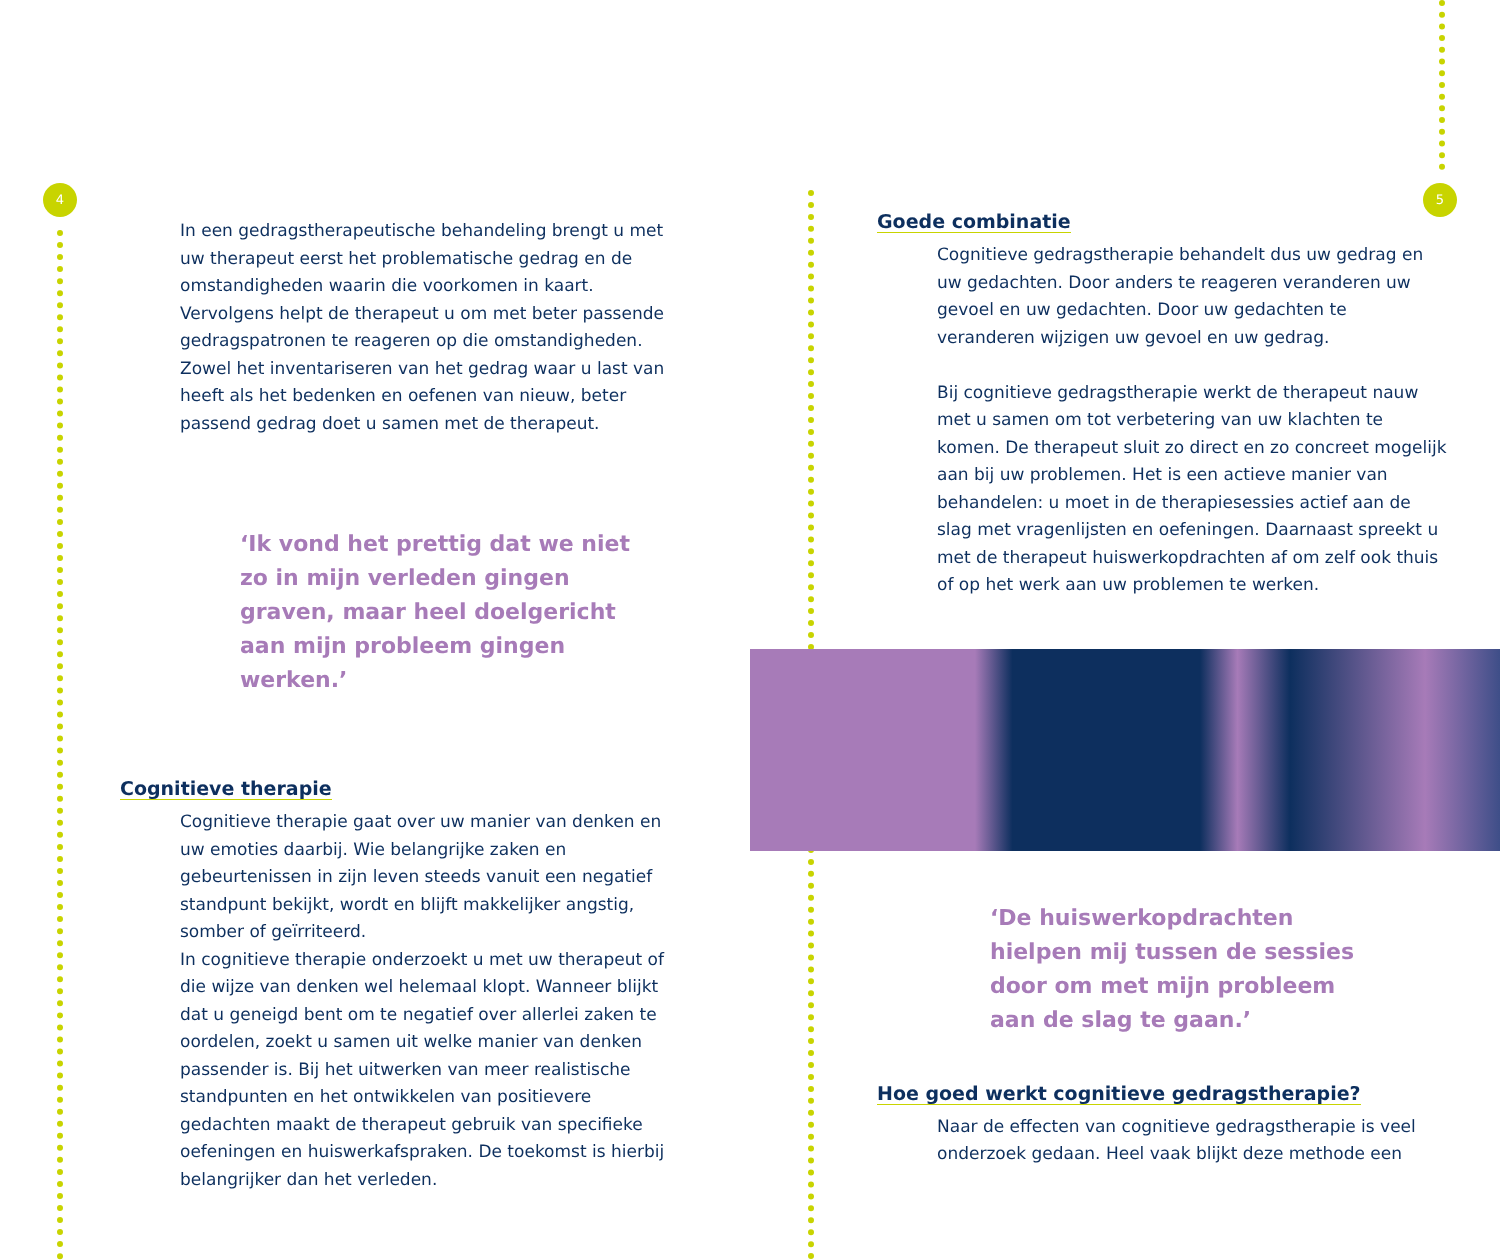4
In een gedragstherapeutische behandeling brengt u met uw therapeut eerst het problematische gedrag en de omstandigheden waarin die voorkomen in kaart. Vervolgens helpt de therapeut u om met beter passende gedragspatronen te reageren op die omstandigheden. Zowel het inventariseren van het gedrag waar u last van heeft als het bedenken en oefenen van nieuw, beter passend gedrag doet u samen met de therapeut.
‘Ik vond het prettig dat we niet zo in mijn verleden gingen graven, maar heel doelgericht aan mijn probleem gingen werken.’
Cognitieve therapie
Cognitieve therapie gaat over uw manier van denken en uw emoties daarbij. Wie belangrijke zaken en gebeurtenissen in zijn leven steeds vanuit een negatief standpunt bekijkt, wordt en blijft makkelijker angstig, somber of geïrriteerd.
In cognitieve therapie onderzoekt u met uw therapeut of die wijze van denken wel helemaal klopt. Wanneer blijkt dat u geneigd bent om te negatief over allerlei zaken te oordelen, zoekt u samen uit welke manier van denken passender is. Bij het uitwerken van meer realistische standpunten en het ontwikkelen van positievere gedachten maakt de therapeut gebruik van specifieke oefeningen en huiswerkafspraken. De toekomst is hierbij belangrijker dan het verleden.
5
Goede combinatie
Cognitieve gedragstherapie behandelt dus uw gedrag en uw gedachten. Door anders te reageren veranderen uw gevoel en uw gedachten. Door uw gedachten te veranderen wijzigen uw gevoel en uw gedrag.
Bij cognitieve gedragstherapie werkt de therapeut nauw met u samen om tot verbetering van uw klachten te komen. De therapeut sluit zo direct en zo concreet mogelijk aan bij uw problemen. Het is een actieve manier van behandelen: u moet in de therapiesessies actief aan de slag met vragenlijsten en oefeningen. Daarnaast spreekt u met de therapeut huiswerkopdrachten af om zelf ook thuis of op het werk aan uw problemen te werken.
‘De huiswerkopdrachten hielpen mij tussen de sessies door om met mijn probleem aan de slag te gaan.’
Hoe goed werkt cognitieve gedragstherapie?
Naar de effecten van cognitieve gedragstherapie is veel onderzoek gedaan. Heel vaak blijkt deze methode een